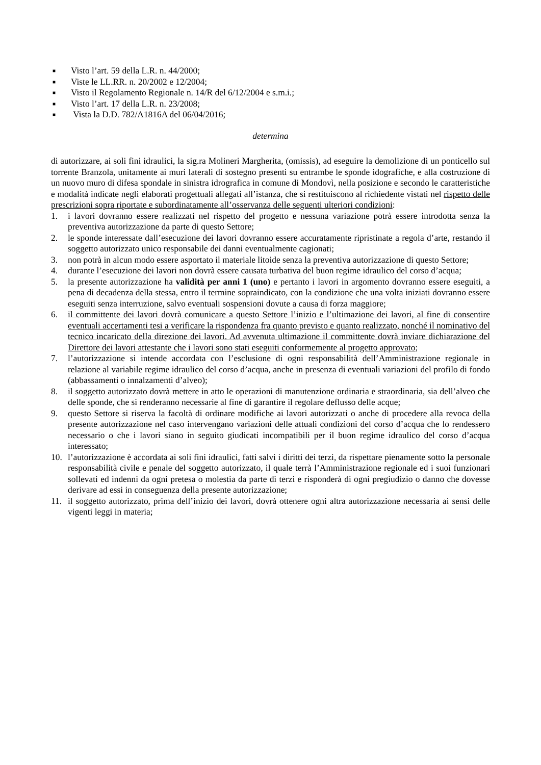■ Visto l’art. 59 della L.R. n. 44/2000;
■ Viste le LL.RR. n. 20/2002 e 12/2004;
■ Visto il Regolamento Regionale n. 14/R del 6/12/2004 e s.m.i.;
■ Visto l’art. 17 della L.R. n. 23/2008;
■ Vista la D.D. 782/A1816A del 06/04/2016;
determina
di autorizzare, ai soli fini idraulici, la sig.ra Molineri Margherita, (omissis), ad eseguire la demolizione di un ponticello sul torrente Branzola, unitamente ai muri laterali di sostegno presenti su entrambe le sponde idografiche, e alla costruzione di un nuovo muro di difesa spondale in sinistra idrografica in comune di Mondovì, nella posizione e secondo le caratteristiche e modalità indicate negli elaborati progettuali allegati all’istanza, che si restituiscono al richiedente vistati nel rispetto delle prescrizioni sopra riportate e subordinatamente all’osservanza delle seguenti ulteriori condizioni:
1. i lavori dovranno essere realizzati nel rispetto del progetto e nessuna variazione potrà essere introdotta senza la preventiva autorizzazione da parte di questo Settore;
2. le sponde interessate dall’esecuzione dei lavori dovranno essere accuratamente ripristinate a regola d’arte, restando il soggetto autorizzato unico responsabile dei danni eventualmente cagionati;
3. non potrà in alcun modo essere asportato il materiale litoide senza la preventiva autorizzazione di questo Settore;
4. durante l’esecuzione dei lavori non dovrà essere causata turbativa del buon regime idraulico del corso d’acqua;
5. la presente autorizzazione ha validità per anni 1 (uno) e pertanto i lavori in argomento dovranno essere eseguiti, a pena di decadenza della stessa, entro il termine sopraindicato, con la condizione che una volta iniziati dovranno essere eseguiti senza interruzione, salvo eventuali sospensioni dovute a causa di forza maggiore;
6. il committente dei lavori dovrà comunicare a questo Settore l’inizio e l’ultimazione dei lavori, al fine di consentire eventuali accertamenti tesi a verificare la rispondenza fra quanto previsto e quanto realizzato, nonché il nominativo del tecnico incaricato della direzione dei lavori. Ad avvenuta ultimazione il committente dovrà inviare dichiarazione del Direttore dei lavori attestante che i lavori sono stati eseguiti conformemente al progetto approvato;
7. l’autorizzazione si intende accordata con l’esclusione di ogni responsabilità dell’Amministrazione regionale in relazione al variabile regime idraulico del corso d’acqua, anche in presenza di eventuali variazioni del profilo di fondo (abbassamenti o innalzamenti d’alveo);
8. il soggetto autorizzato dovrà mettere in atto le operazioni di manutenzione ordinaria e straordinaria, sia dell’alveo che delle sponde, che si renderanno necessarie al fine di garantire il regolare deflusso delle acque;
9. questo Settore si riserva la facoltà di ordinare modifiche ai lavori autorizzati o anche di procedere alla revoca della presente autorizzazione nel caso intervengano variazioni delle attuali condizioni del corso d’acqua che lo rendessero necessario o che i lavori siano in seguito giudicati incompatibili per il buon regime idraulico del corso d’acqua interessato;
10. l’autorizzazione è accordata ai soli fini idraulici, fatti salvi i diritti dei terzi, da rispettare pienamente sotto la personale responsabilità civile e penale del soggetto autorizzato, il quale terrà l’Amministrazione regionale ed i suoi funzionari sollevati ed indenni da ogni pretesa o molestia da parte di terzi e risponderà di ogni pregiudizio o danno che dovesse derivare ad essi in conseguenza della presente autorizzazione;
11. il soggetto autorizzato, prima dell’inizio dei lavori, dovrà ottenere ogni altra autorizzazione necessaria ai sensi delle vigenti leggi in materia;